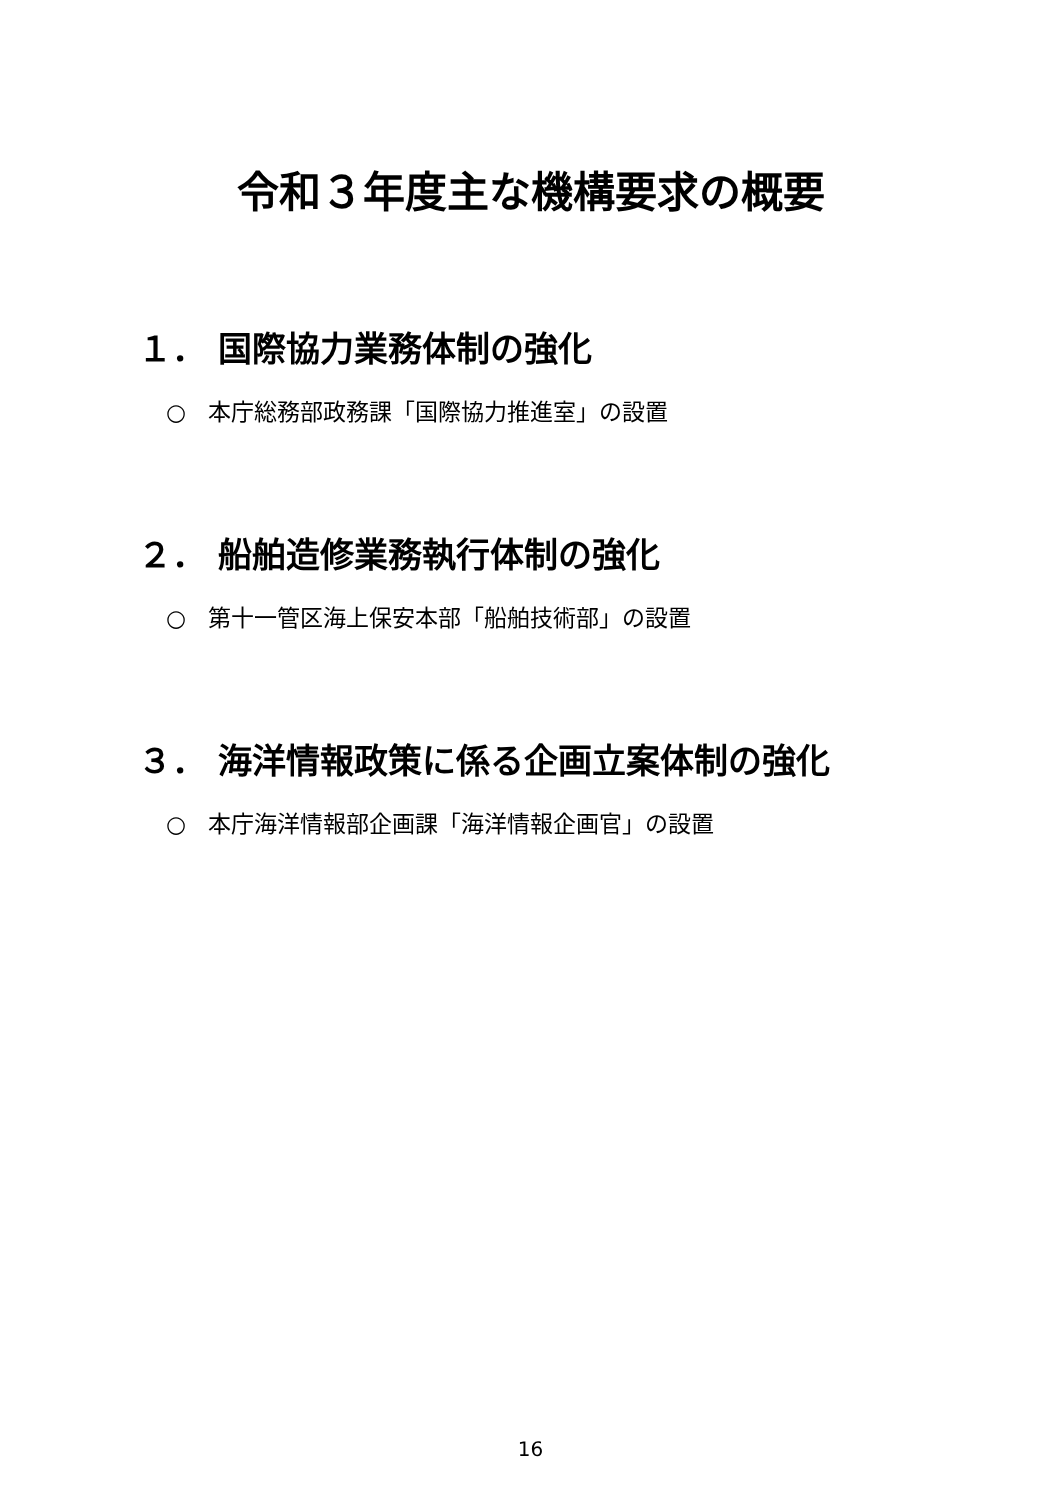令和３年度主な機構要求の概要
１． 国際協力業務体制の強化
○ 本庁総務部政務課「国際協力推進室」の設置
２． 船舶造修業務執行体制の強化
○ 第十一管区海上保安本部「船舶技術部」の設置
３． 海洋情報政策に係る企画立案体制の強化
○ 本庁海洋情報部企画課「海洋情報企画官」の設置
16